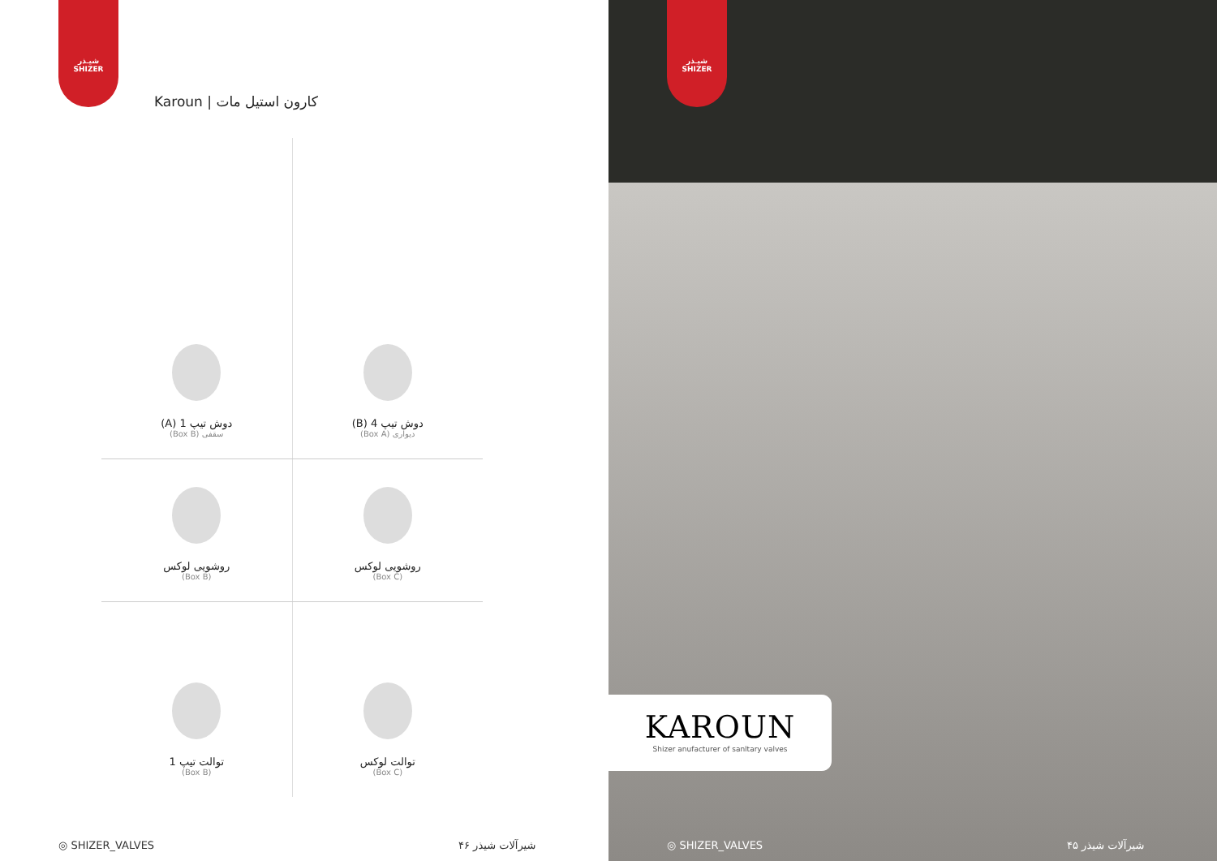شیـذر
SHIZER
Karoun | کارون استیل مات
دوش تیپ 4 (B)
دیواری (Box A)
دوش تیپ 1 (A)
سقفی (Box B)
روشویی لوکس
(Box C)
روشویی لوکس
(Box B)
توالت لوکس
(Box C)
توالت تیپ 1
(Box B)
◎ SHIZER_VALVES شیرآلات شیذر ۴۶
شیـذر
SHIZER
KAROUN
Shizer anufacturer of sanltary valves
◎ SHIZER_VALVES شیرآلات شیذر ۴۵